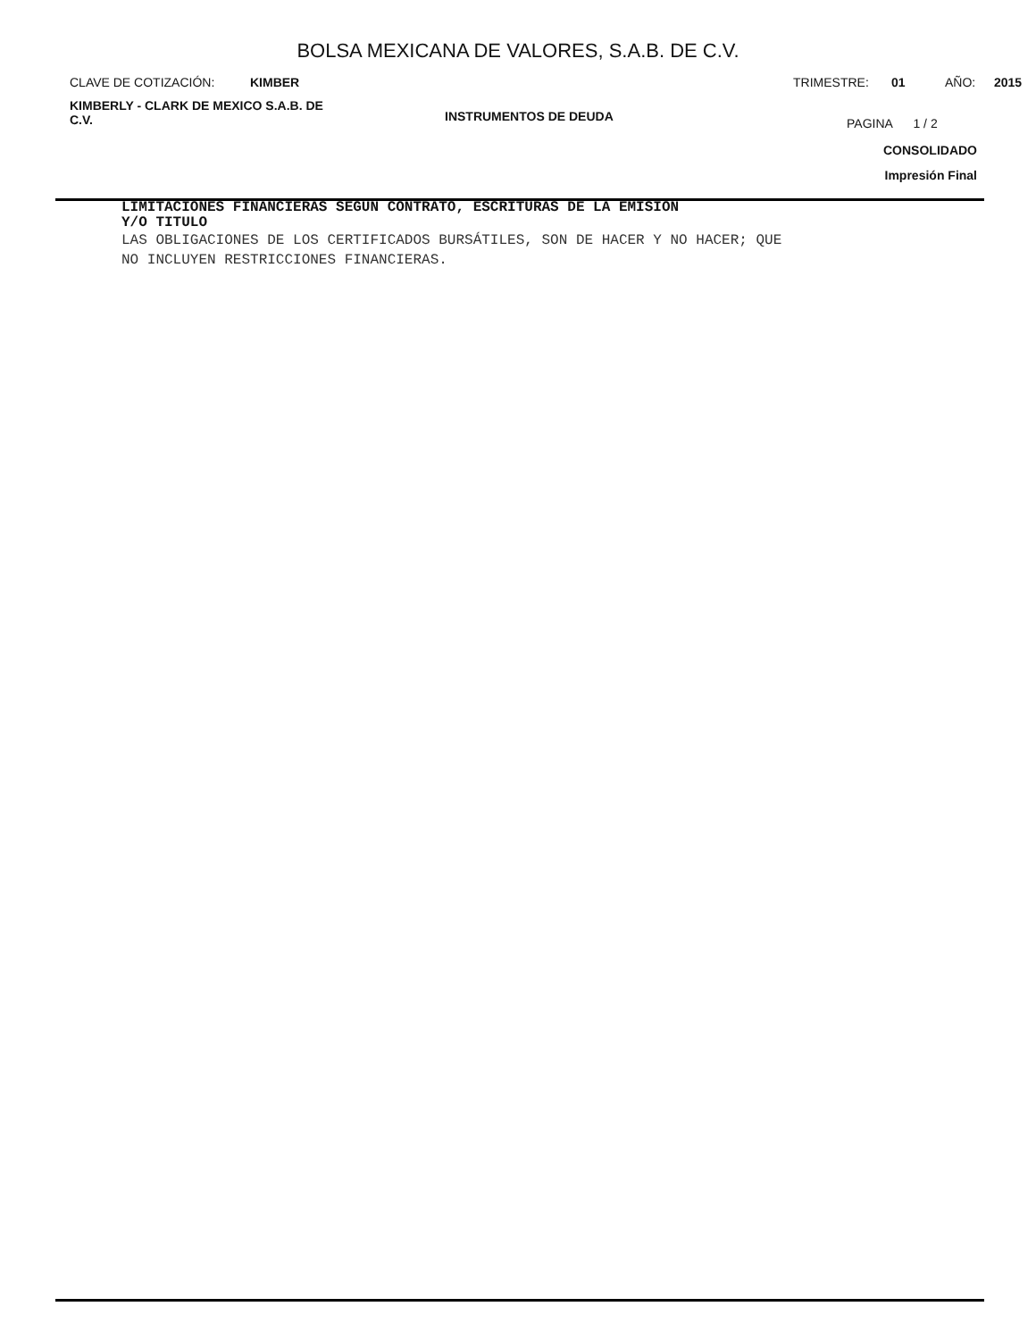BOLSA MEXICANA DE VALORES, S.A.B. DE C.V.
CLAVE DE COTIZACIÓN: KIMBER TRIMESTRE: 01 AÑO: 2015
KIMBERLY - CLARK DE MEXICO S.A.B. DE
C.V.
INSTRUMENTOS DE DEUDA
PAGINA 1 / 2
CONSOLIDADO
Impresión Final
LIMITACIONES FINANCIERAS SEGÚN CONTRATO, ESCRITURAS DE LA EMISION
Y/O TITULO
LAS OBLIGACIONES DE LOS CERTIFICADOS BURSÁTILES, SON DE HACER Y NO HACER; QUE
NO INCLUYEN RESTRICCIONES FINANCIERAS.